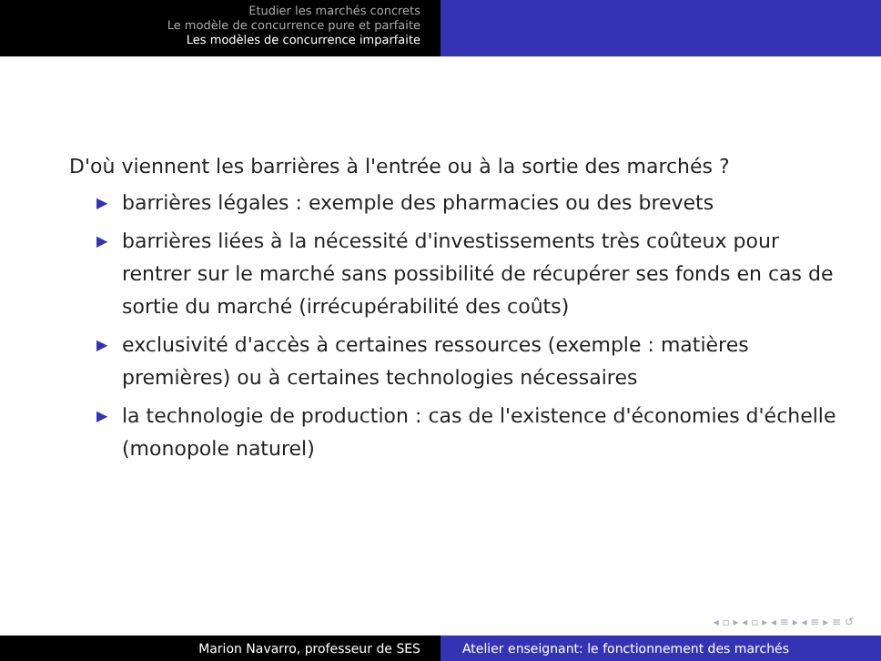Etudier les marchés concrets
Le modèle de concurrence pure et parfaite
Les modèles de concurrence imparfaite
D'où viennent les barrières à l'entrée ou à la sortie des marchés ?
▶ barrières légales : exemple des pharmacies ou des brevets
▶ barrières liées à la nécessité d'investissements très coûteux pour rentrer sur le marché sans possibilité de récupérer ses fonds en cas de sortie du marché (irrécupérabilité des coûts)
▶ exclusivité d'accès à certaines ressources (exemple : matières premières) ou à certaines technologies nécessaires
▶ la technologie de production : cas de l'existence d'économies d'échelle (monopole naturel)
◂ ▫ ▸ ◂ ▫ ▸ ◂ ≡ ▸ ◂ ≡ ▸ ≡ ↺
Marion Navarro, professeur de SES Atelier enseignant: le fonctionnement des marchés